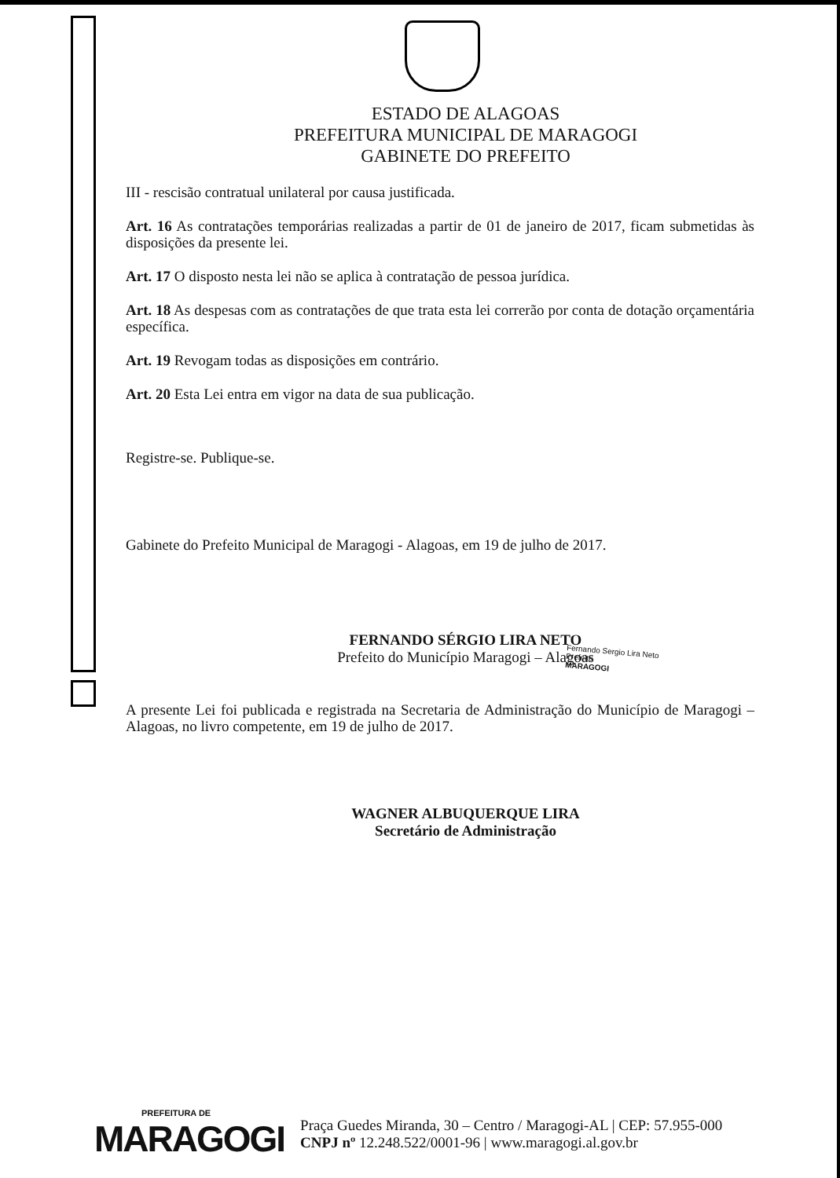ESTADO DE ALAGOAS
PREFEITURA MUNICIPAL DE MARAGOGI
GABINETE DO PREFEITO
III - rescisão contratual unilateral por causa justificada.
Art. 16 As contratações temporárias realizadas a partir de 01 de janeiro de 2017, ficam submetidas às disposições da presente lei.
Art. 17 O disposto nesta lei não se aplica à contratação de pessoa jurídica.
Art. 18 As despesas com as contratações de que trata esta lei correrão por conta de dotação orçamentária específica.
Art. 19 Revogam todas as disposições em contrário.
Art. 20 Esta Lei entra em vigor na data de sua publicação.
Registre-se. Publique-se.
Gabinete do Prefeito Municipal de Maragogi - Alagoas, em 19 de julho de 2017.
FERNANDO SÉRGIO LIRA NETO
Prefeito do Município Maragogi – Alagoas
Fernando Sergio Lira Neto
Prefeito
MARAGOGI
A presente Lei foi publicada e registrada na Secretaria de Administração do Município de Maragogi – Alagoas, no livro competente, em 19 de julho de 2017.
WAGNER ALBUQUERQUE LIRA
Secretário de Administração
PREFEITURA DE
MARAGOGI
Praça Guedes Miranda, 30 – Centro / Maragogi-AL | CEP: 57.955-000
CNPJ nº 12.248.522/0001-96 | www.maragogi.al.gov.br